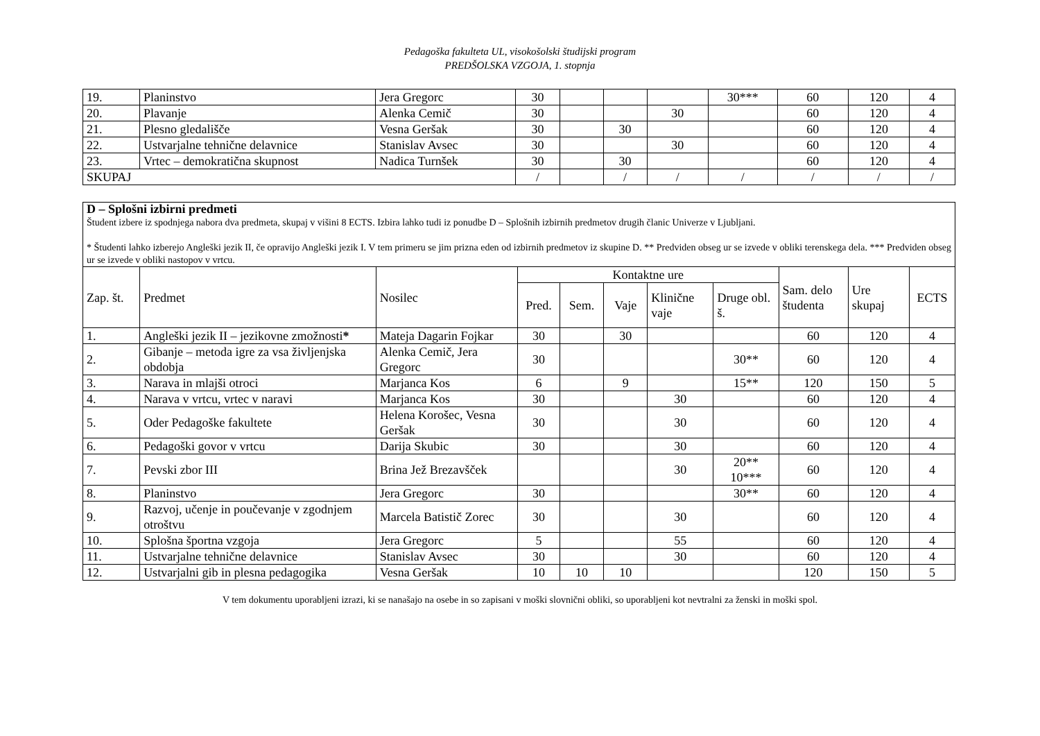Pedagoška fakulteta UL, visokošolski študijski program
PREDŠOLSKA VZGOJA, 1. stopnja
| 19. | Planinstvo | Jera Gregorc | 30 | | | | 30*** | 60 | 120 | 4 |
| 20. | Plavanje | Alenka Cemič | 30 | | | 30 | | 60 | 120 | 4 |
| 21. | Plesno gledališče | Vesna Geršak | 30 | | 30 | | | 60 | 120 | 4 |
| 22. | Ustvarjalne tehnične delavnice | Stanislav Avsec | 30 | | | 30 | | 60 | 120 | 4 |
| 23. | Vrtec – demokratična skupnost | Nadica Turnšek | 30 | | 30 | | | 60 | 120 | 4 |
| SKUPAJ | | | / | | / | / | / | / | / | / |
| D – Splošni izbirni predmeti Študent izbere iz spodnjega nabora dva predmeta, skupaj v višini 8 ECTS. Izbira lahko tudi iz ponudbe D – Splošnih izbirnih predmetov drugih članic Univerze v Ljubljani. * Študenti lahko izberejo Angleški jezik II, če opravijo Angleški jezik I. V tem primeru se jim prizna eden od izbirnih predmetov iz skupine D. ** Predviden obseg ur se izvede v obliki terenskega dela. *** Predviden obseg ur se izvede v obliki nastopov v vrtcu. | | | | | | | | | | |
| Zap. št. | Predmet | Nosilec | Kontaktne ure | | | | | Sam. delo študenta | Ure skupaj | ECTS |
| | | | Pred. | Sem. | Vaje | Klinične vaje | Druge obl. š. | | | |
| 1. | Angleški jezik II – jezikovne zmožnosti * | Mateja Dagarin Fojkar | 30 | | 30 | | | 60 | 120 | 4 |
| 2. | Gibanje – metoda igre za vsa življenjska obdobja | Alenka Cemič, Jera Gregorc | 30 | | | | 30** | 60 | 120 | 4 |
| 3. | Narava in mlajši otroci | Marjanca Kos | 6 | | 9 | | 15** | 120 | 150 | 5 |
| 4. | Narava v vrtcu, vrtec v naravi | Marjanca Kos | 30 | | | 30 | | 60 | 120 | 4 |
| 5. | Oder Pedagoške fakultete | Helena Korošec, Vesna Geršak | 30 | | | 30 | | 60 | 120 | 4 |
| 6. | Pedagoški govor v vrtcu | Darija Skubic | 30 | | | 30 | | 60 | 120 | 4 |
| 7. | Pevski zbor III | Brina Jež Brezavšček | | | | 30 | 20** 10*** | 60 | 120 | 4 |
| 8. | Planinstvo | Jera Gregorc | 30 | | | | 30** | 60 | 120 | 4 |
| 9. | Razvoj, učenje in poučevanje v zgodnjem otroštvu | Marcela Batistič Zorec | 30 | | | 30 | | 60 | 120 | 4 |
| 10. | Splošna športna vzgoja | Jera Gregorc | 5 | | | 55 | | 60 | 120 | 4 |
| 11. | Ustvarjalne tehnične delavnice | Stanislav Avsec | 30 | | | 30 | | 60 | 120 | 4 |
| 12. | Ustvarjalni gib in plesna pedagogika | Vesna Geršak | 10 | 10 | 10 | | | 120 | 150 | 5 |
V tem dokumentu uporabljeni izrazi, ki se nanašajo na osebe in so zapisani v moški slovnični obliki, so uporabljeni kot nevtralni za ženski in moški spol.